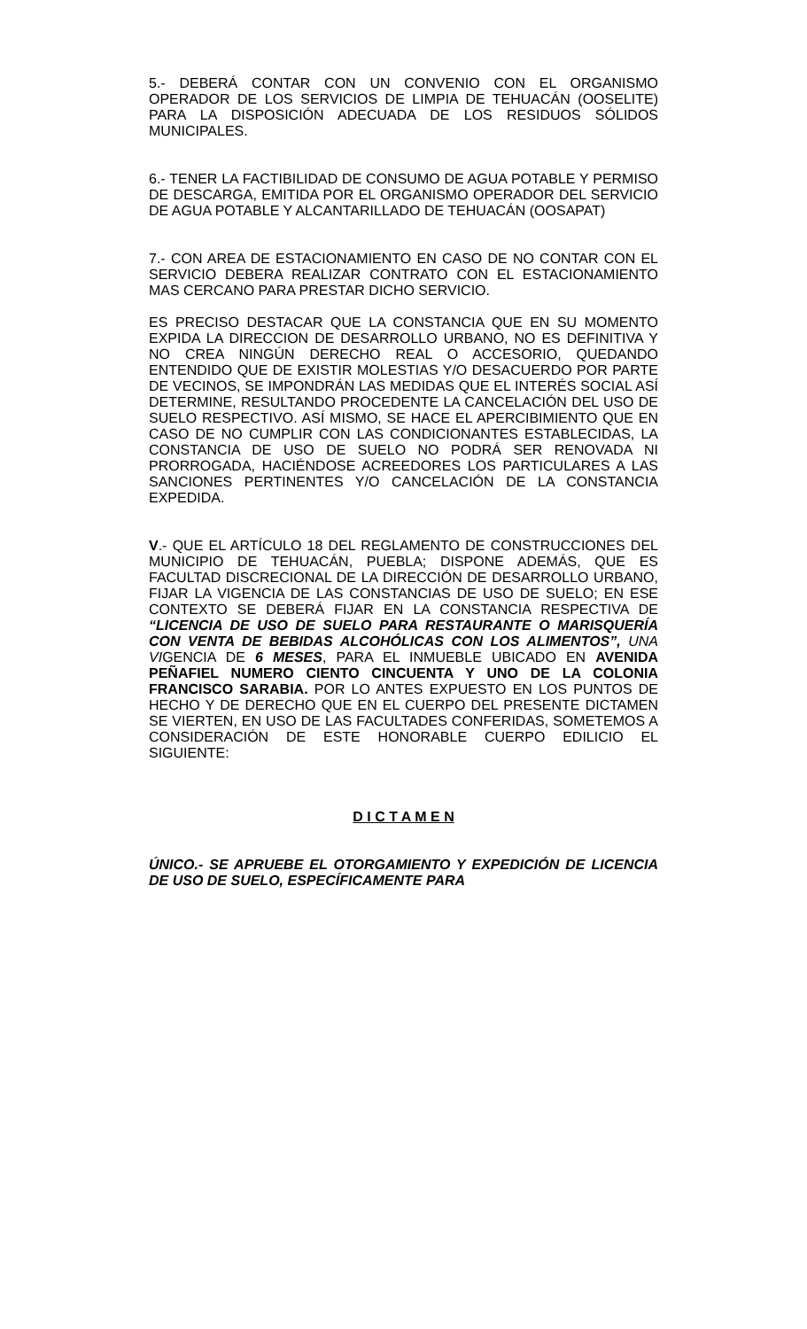5.- DEBERÁ CONTAR CON UN CONVENIO CON EL ORGANISMO OPERADOR DE LOS SERVICIOS DE LIMPIA DE TEHUACÁN (OOSELITE) PARA LA DISPOSICIÓN ADECUADA DE LOS RESIDUOS SÓLIDOS MUNICIPALES.
6.- TENER LA FACTIBILIDAD DE CONSUMO DE AGUA POTABLE Y PERMISO DE DESCARGA, EMITIDA POR EL ORGANISMO OPERADOR DEL SERVICIO DE AGUA POTABLE Y ALCANTARILLADO DE TEHUACÁN (OOSAPAT)
7.- CON AREA DE ESTACIONAMIENTO EN CASO DE NO CONTAR CON EL SERVICIO DEBERA REALIZAR CONTRATO CON EL ESTACIONAMIENTO MAS CERCANO PARA PRESTAR DICHO SERVICIO.
ES PRECISO DESTACAR QUE LA CONSTANCIA QUE EN SU MOMENTO EXPIDA LA DIRECCION DE DESARROLLO URBANO, NO ES DEFINITIVA Y NO CREA NINGÚN DERECHO REAL O ACCESORIO, QUEDANDO ENTENDIDO QUE DE EXISTIR MOLESTIAS Y/O DESACUERDO POR PARTE DE VECINOS, SE IMPONDRÁN LAS MEDIDAS QUE EL INTERÉS SOCIAL ASÍ DETERMINE, RESULTANDO PROCEDENTE LA CANCELACIÓN DEL USO DE SUELO RESPECTIVO. ASÍ MISMO, SE HACE EL APERCIBIMIENTO QUE EN CASO DE NO CUMPLIR CON LAS CONDICIONANTES ESTABLECIDAS, LA CONSTANCIA DE USO DE SUELO NO PODRÁ SER RENOVADA NI PRORROGADA, HACIÉNDOSE ACREEDORES LOS PARTICULARES A LAS SANCIONES PERTINENTES Y/O CANCELACIÓN DE LA CONSTANCIA EXPEDIDA.
V.- QUE EL ARTÍCULO 18 DEL REGLAMENTO DE CONSTRUCCIONES DEL MUNICIPIO DE TEHUACÁN, PUEBLA; DISPONE ADEMÁS, QUE ES FACULTAD DISCRECIONAL DE LA DIRECCIÓN DE DESARROLLO URBANO, FIJAR LA VIGENCIA DE LAS CONSTANCIAS DE USO DE SUELO; EN ESE CONTEXTO SE DEBERÁ FIJAR EN LA CONSTANCIA RESPECTIVA DE “LICENCIA DE USO DE SUELO PARA RESTAURANTE O MARISQUERÍA CON VENTA DE BEBIDAS ALCOHÓLICAS CON LOS ALIMENTOS”, UNA VIGENCIA DE 6 MESES, PARA EL INMUEBLE UBICADO EN AVENIDA PEÑAFIEL NUMERO CIENTO CINCUENTA Y UNO DE LA COLONIA FRANCISCO SARABIA. POR LO ANTES EXPUESTO EN LOS PUNTOS DE HECHO Y DE DERECHO QUE EN EL CUERPO DEL PRESENTE DICTAMEN SE VIERTEN, EN USO DE LAS FACULTADES CONFERIDAS, SOMETEMOS A CONSIDERACIÓN DE ESTE HONORABLE CUERPO EDILICIO EL SIGUIENTE:
D I C T A M E N
ÚNICO.- SE APRUEBE EL OTORGAMIENTO Y EXPEDICIÓN DE LICENCIA DE USO DE SUELO, ESPECÍFICAMENTE PARA